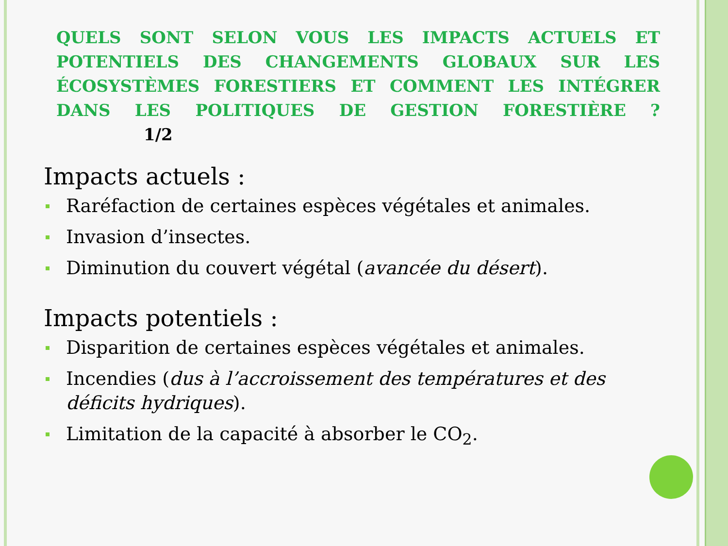QUELS SONT SELON VOUS LES IMPACTS ACTUELS ET POTENTIELS DES CHANGEMENTS GLOBAUX SUR LES ÉCOSYSTÈMES FORESTIERS ET COMMENT LES INTÉGRER DANS LES POLITIQUES DE GESTION FORESTIÈRE ? 1/2
Impacts actuels :
Raréfaction de certaines espèces végétales et animales.
Invasion d’insectes.
Diminution du couvert végétal (avancée du désert).
Impacts potentiels :
Disparition de certaines espèces végétales et animales.
Incendies (dus à l’accroissement des températures et des déficits hydriques).
Limitation de la capacité à absorber le CO<sub>2</sub>.